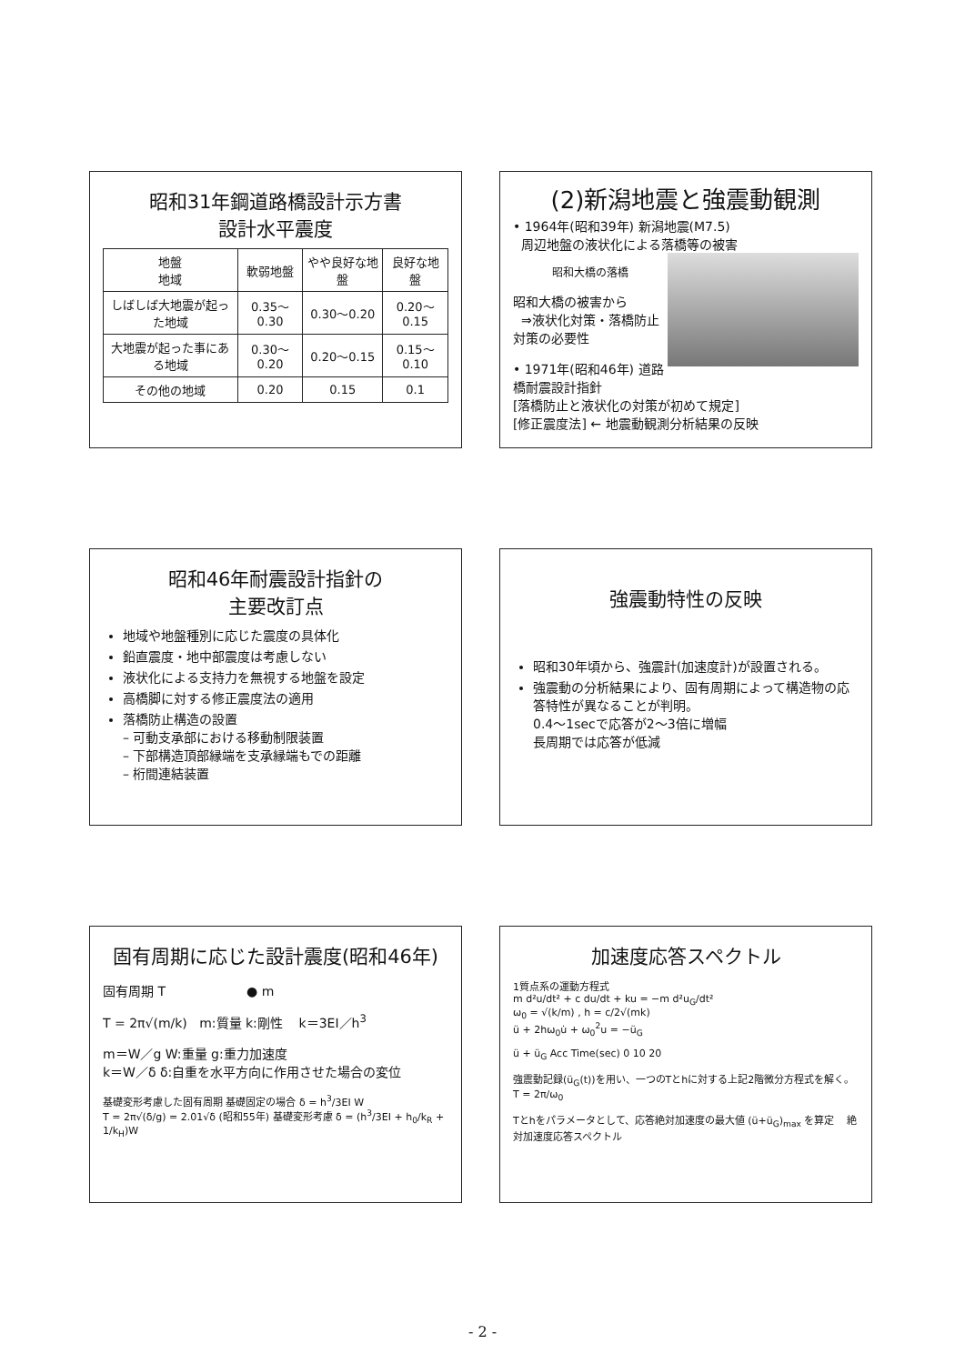昭和31年鋼道路橋設計示方書
設計水平震度
| 地盤 地域 | 軟弱地盤 | やや良好な地盤 | 良好な地盤 |
| --- | --- | --- | --- |
| しばしば大地震が起った地域 | 0.35～0.30 | 0.30～0.20 | 0.20～0.15 |
| 大地震が起った事にある地域 | 0.30～0.20 | 0.20～0.15 | 0.15～0.10 |
| その他の地域 | 0.20 | 0.15 | 0.1 |
(2)新潟地震と強震動観測
• 1964年(昭和39年) 新潟地震(M7.5)
周辺地盤の液状化による落橋等の被害
昭和大橋の落橋
昭和大橋の被害から
⇒液状化対策・落橋防止対策の必要性
• 1971年(昭和46年) 道路橋耐震設計指針
[落橋防止と液状化の対策が初めて規定]
[修正震度法] ← 地震動観測分析結果の反映
昭和46年耐震設計指針の
主要改訂点
地域や地盤種別に応じた震度の具体化
鉛直震度・地中部震度は考慮しない
液状化による支持力を無視する地盤を設定
高橋脚に対する修正震度法の適用
落橋防止構造の設置
– 可動支承部における移動制限装置
– 下部構造頂部縁端を支承縁端もでの距離
– 桁間連結装置
強震動特性の反映
昭和30年頃から、強震計(加速度計)が設置される。
強震動の分析結果により、固有周期によって構造物の応答特性が異なることが判明。
0.4～1secで応答が2～3倍に増幅
長周期では応答が低減
固有周期に応じた設計震度(昭和46年)
固有周期 T ● m
T = 2π√(m/k) m:質量 k:剛性 k＝3EI／h<sup>3</sup>
m＝W／g W:重量 g:重力加速度
k＝W／δ δ:自重を水平方向に作用させた場合の変位
基礎変形考慮した固有周期 基礎固定の場合 δ = h<sup>3</sup>/3EI W
T = 2π√(δ/g) = 2.01√δ (昭和55年) 基礎変形考慮 δ = (h<sup>3</sup>/3EI + h<sub>0</sub>/k<sub>R</sub> + 1/k<sub>H</sub>)W
加速度応答スペクトル
1質点系の運動方程式
m d²u/dt² + c du/dt + ku = −m d²u<sub>G</sub>/dt²
ω<sub>0</sub> = √(k/m) , h = c/2√(mk)
ü + 2hω<sub>0</sub>u̇ + ω<sub>0</sub><sup>2</sup>u = −ü<sub>G</sub>
ü + ü<sub>G</sub> Acc Time(sec) 0 10 20
強震動記録(ü<sub>G</sub>(t))を用い、一つのTとhに対する上記2階微分方程式を解く。 T = 2π/ω<sub>0</sub>
Tとhをパラメータとして、応答絶対加速度の最大値 (ü+ü<sub>G</sub>)<sub>max</sub> を算定 絶対加速度応答スペクトル
- 2 -